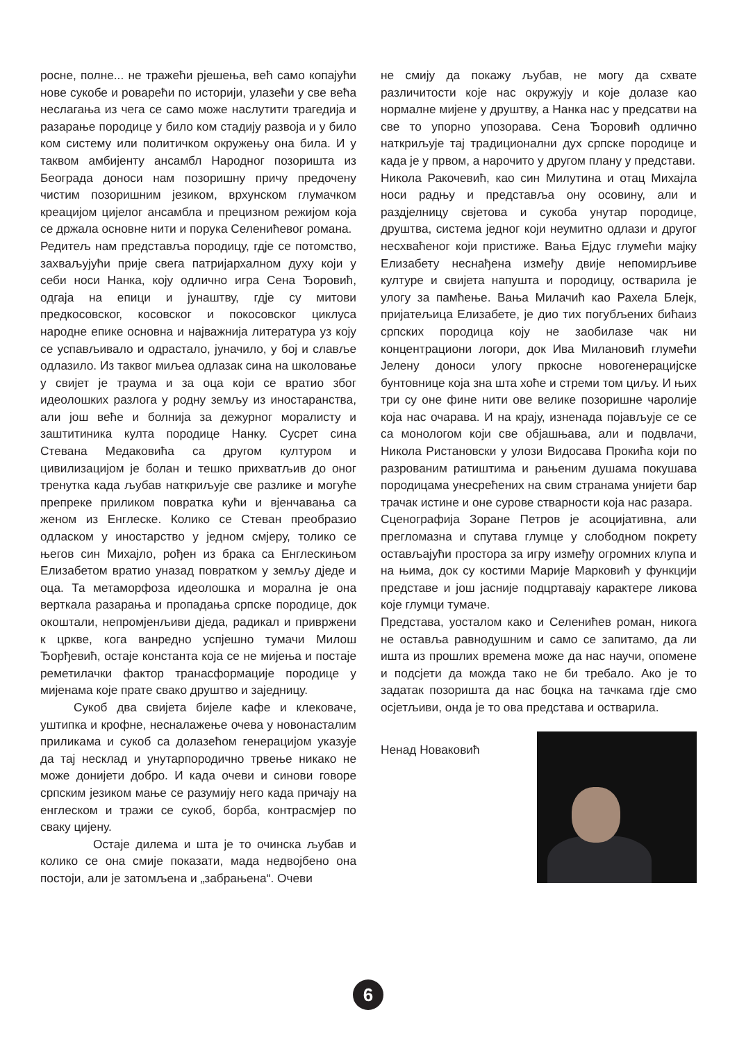росне, полне... не тражећи рјешења, већ само копајући нове сукобе и роварећи по историји, улазећи у све већа неслагања из чега се само може наслутити трагедија и разарање породице у било ком стадију развоја и у било ком систему или политичком окружењу она била. И у таквом амбијенту ансамбл Народног позоришта из Београда доноси нам позоришну причу предочену чистим позоришним језиком, врхунском глумачком креацијом цијелог ансамбла и прецизном режијом која се држала основне нити и порука Селенићевог романа.
Редитељ нам представља породицу, гдје се потомство, захваљујући прије свега патријархалном духу који у себи носи Нанка, коју одлично игра Сена Ђоровић, одгаја на епици и јунаштву, гдје су митови предкосовског, косовског и покосовског циклуса народне епике основна и најважнија литература уз коју се успављивало и одрастало, јуначило, у бој и славље одлазило. Из таквог миљеа одлазак сина на школовање у свијет је траума и за оца који се вратио због идеолошких разлога у родну земљу из иностаранства, али још веће и болнија за дежурног моралисту и заштитиника култа породице Нанку. Сусрет сина Стевана Медаковића са другом културом и цивилизацијом је болан и тешко прихватљив до оног тренутка када љубав наткриљује све разлике и могуће препреке приликом повратка кући и вјенчавања са женом из Енглеске. Колико се Стеван преобразио одласком у иностарство у једном смјеру, толико се његов син Михајло, рођен из брака са Енглескињом Елизабетом вратио уназад повратком у земљу дједе и оца. Та метаморфоза идеолошка и морална је она верткала разарања и пропадања српске породице, док окоштали, непромјенљиви дједа, радикал и привржени к цркве, кога ванредно успјешно тумачи Милош Ђорђевић, остаје константа која се не мијења и постаје реметилачки фактор транасформације породице у мијенама које прате свако друштво и заједницу.
Сукоб два свијета бијеле кафе и клековаче, уштипка и крофне, несналажење очева у новонасталим приликама и сукоб са долазећом генерацијом указује да тај несклад и унутарпородично трвење никако не може донијети добро. И када очеви и синови говоре српским језиком мање се разумију него када причају на енглеском и тражи се сукоб, борба, контрасмјер по сваку цијену.
Остаје дилема и шта је то очинска љубав и колико се она смије показати, мада недвојбено она постоји, али је затомљена и „забрањена“. Очеви
не смију да покажу љубав, не могу да схвате различитости које нас окружују и које долазе као нормалне мијене у друштву, а Нанка нас у предсатви на све то упорно упозорава. Сена Ђоровић одлично наткриљује тај традиционални дух српске породице и када је у првом, а нарочито у другом плану у представи.
Никола Ракочевић, као син Милутина и отац Михајла носи радњу и представља ону осовину, али и раздјелницу свјетова и сукоба унутар породице, друштва, система једног који неумитно одлази и другог несхваћеног који пристиже. Вања Ејдус глумећи мајку Елизабету неснађена између двије непомирљиве културе и свијета напушта и породицу, остварила је улогу за памћење. Вања Милачић као Рахела Блејк, пријатељица Елизабете, је дио тих погубљених бићаиз српских породица коју не заобилазе чак ни концентрациони логори, док Ива Милановић глумећи Јелену доноси улогу пркосне новогенерацијске бунтовнице која зна шта хоће и стреми том циљу. И њих три су оне фине нити ове велике позоришне чаролије која нас очарава. И на крају, изненада појављује се се са монологом који све објашњава, али и подвлачи, Никола Ристановски у улози Видосава Прокића који по разрованим ратиштима и рањеним душама покушава породицама унесрећених на свим странама унијети бар трачак истине и оне сурове стварности која нас разара.
Сценографија Зоране Петров је асоцијативна, али прегломазна и спутава глумце у слободном покрету остављајући простора за игру између огромних клупа и на њима, док су костими Марије Марковић у функцији представе и још јасније подцртавају карактере ликова које глумци тумаче.
Представа, уосталом како и Селенићев роман, никога не оставља равнодушним и само се запитамо, да ли ишта из прошлих времена може да нас научи, опомене и подсјети да можда тако не би требало. Ако је то задатак позоришта да нас боцка на тачкама гдје смо осјетљиви, онда је то ова представа и остварила.
Ненад Новаковић
6